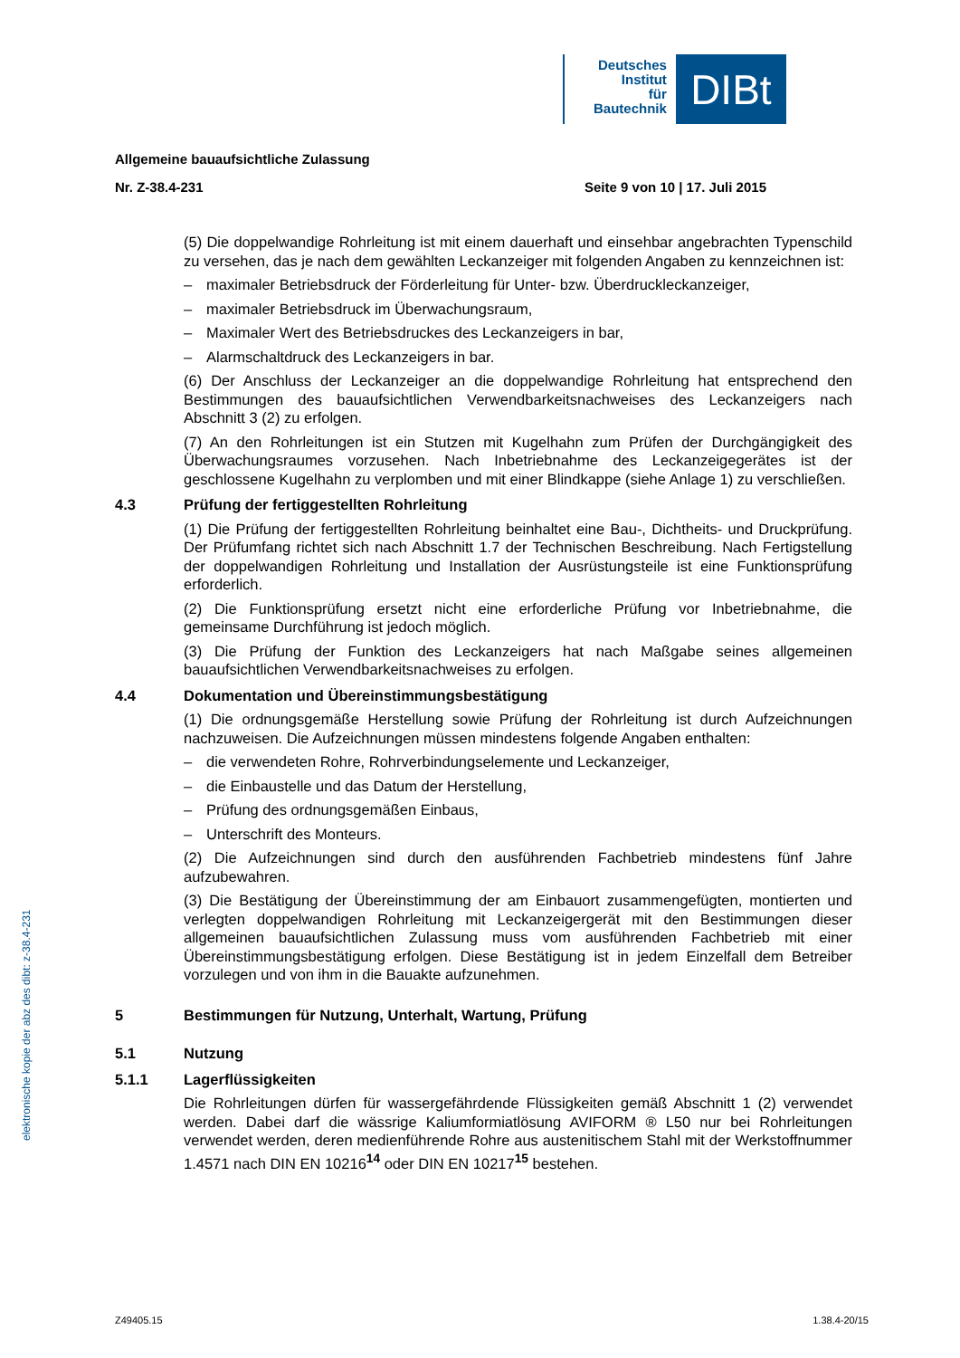Deutsches
Institut
für
Bautechnik
DIBt
elektronische kopie der abz des dibt: z-38.4-231
Allgemeine bauaufsichtliche Zulassung
Nr. Z-38.4-231 Seite 9 von 10 | 17. Juli 2015
(5) Die doppelwandige Rohrleitung ist mit einem dauerhaft und einsehbar angebrachten Typenschild zu versehen, das je nach dem gewählten Leckanzeiger mit folgenden Angaben zu kennzeichnen ist:
– maximaler Betriebsdruck der Förderleitung für Unter- bzw. Überdruckleckanzeiger,
– maximaler Betriebsdruck im Überwachungsraum,
– Maximaler Wert des Betriebsdruckes des Leckanzeigers in bar,
– Alarmschaltdruck des Leckanzeigers in bar.
(6) Der Anschluss der Leckanzeiger an die doppelwandige Rohrleitung hat entsprechend den Bestimmungen des bauaufsichtlichen Verwendbarkeitsnachweises des Leckanzeigers nach Abschnitt 3 (2) zu erfolgen.
(7) An den Rohrleitungen ist ein Stutzen mit Kugelhahn zum Prüfen der Durchgängigkeit des Überwachungsraumes vorzusehen. Nach Inbetriebnahme des Leckanzeigegerätes ist der geschlossene Kugelhahn zu verplomben und mit einer Blindkappe (siehe Anlage 1) zu verschließen.
4.3 Prüfung der fertiggestellten Rohrleitung
(1) Die Prüfung der fertiggestellten Rohrleitung beinhaltet eine Bau-, Dichtheits- und Druckprüfung. Der Prüfumfang richtet sich nach Abschnitt 1.7 der Technischen Beschreibung. Nach Fertigstellung der doppelwandigen Rohrleitung und Installation der Ausrüstungsteile ist eine Funktionsprüfung erforderlich.
(2) Die Funktionsprüfung ersetzt nicht eine erforderliche Prüfung vor Inbetriebnahme, die gemeinsame Durchführung ist jedoch möglich.
(3) Die Prüfung der Funktion des Leckanzeigers hat nach Maßgabe seines allgemeinen bauaufsichtlichen Verwendbarkeitsnachweises zu erfolgen.
4.4 Dokumentation und Übereinstimmungsbestätigung
(1) Die ordnungsgemäße Herstellung sowie Prüfung der Rohrleitung ist durch Aufzeichnungen nachzuweisen. Die Aufzeichnungen müssen mindestens folgende Angaben enthalten:
– die verwendeten Rohre, Rohrverbindungselemente und Leckanzeiger,
– die Einbaustelle und das Datum der Herstellung,
– Prüfung des ordnungsgemäßen Einbaus,
– Unterschrift des Monteurs.
(2) Die Aufzeichnungen sind durch den ausführenden Fachbetrieb mindestens fünf Jahre aufzubewahren.
(3) Die Bestätigung der Übereinstimmung der am Einbauort zusammengefügten, montierten und verlegten doppelwandigen Rohrleitung mit Leckanzeigergerät mit den Bestimmungen dieser allgemeinen bauaufsichtlichen Zulassung muss vom ausführenden Fachbetrieb mit einer Übereinstimmungsbestätigung erfolgen. Diese Bestätigung ist in jedem Einzelfall dem Betreiber vorzulegen und von ihm in die Bauakte aufzunehmen.
5 Bestimmungen für Nutzung, Unterhalt, Wartung, Prüfung
5.1 Nutzung
5.1.1 Lagerflüssigkeiten
Die Rohrleitungen dürfen für wassergefährdende Flüssigkeiten gemäß Abschnitt 1 (2) verwendet werden. Dabei darf die wässrige Kaliumformiatlösung AVIFORM ® L50 nur bei Rohrleitungen verwendet werden, deren medienführende Rohre aus austenitischem Stahl mit der Werkstoffnummer 1.4571 nach DIN EN 10216<sup>14</sup> oder DIN EN 10217<sup>15</sup> bestehen.
Z49405.15 1.38.4-20/15